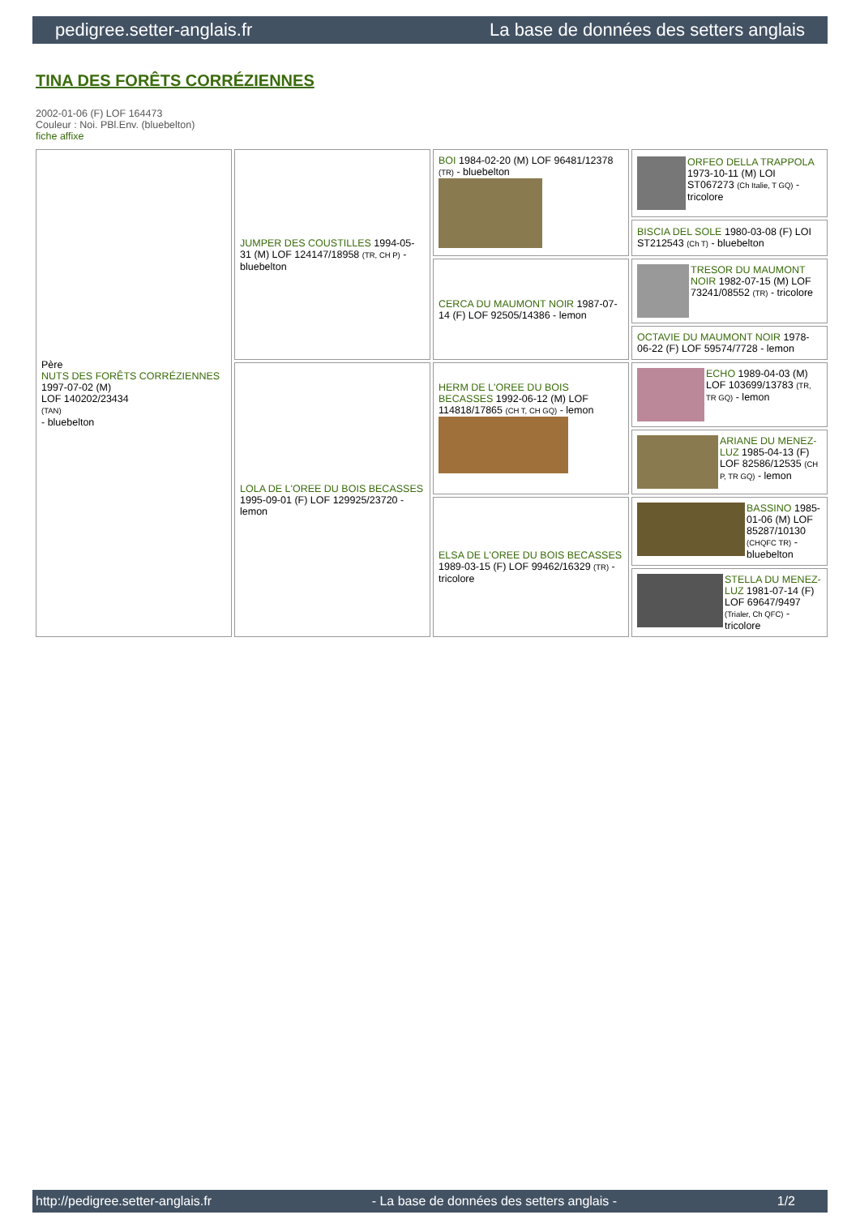pedigree.setter-anglais.fr La base de données des setters anglais
TINA DES FORÊTS CORRÉZIENNES
2002-01-06 (F) LOF 164473
Couleur : Noi. PBl.Env. (bluebelton)
fiche affixe
| Père NUTS DES FORÊTS CORRÉZIENNES 1997-07-02 (M) LOF 140202/23434 (TAN) - bluebelton | JUMPER DES COUSTILLES 1994-05-31 (M) LOF 124147/18958 (TR, CH P) - bluebelton | BOI 1984-02-20 (M) LOF 96481/12378 (TR) - bluebelton | ORFEO DELLA TRAPPOLA 1973-10-11 (M) LOI ST067273 (Ch Italie, T GQ) - tricolore |
| | | | BISCIA DEL SOLE 1980-03-08 (F) LOI ST212543 (Ch T) - bluebelton |
| | | CERCA DU MAUMONT NOIR 1987-07-14 (F) LOF 92505/14386 - lemon | TRESOR DU MAUMONT NOIR 1982-07-15 (M) LOF 73241/08552 (TR) - tricolore |
| | | | OCTAVIE DU MAUMONT NOIR 1978-06-22 (F) LOF 59574/7728 - lemon |
| | LOLA DE L'OREE DU BOIS BECASSES 1995-09-01 (F) LOF 129925/23720 - lemon | HERM DE L'OREE DU BOIS BECASSES 1992-06-12 (M) LOF 114818/17865 (CH T, CH GQ) - lemon | ECHO 1989-04-03 (M) LOF 103699/13783 (TR, TR GQ) - lemon |
| | | | ARIANE DU MENEZ-LUZ 1985-04-13 (F) LOF 82586/12535 (CH P, TR GQ) - lemon |
| | | ELSA DE L'OREE DU BOIS BECASSES 1989-03-15 (F) LOF 99462/16329 (TR) - tricolore | BASSINO 1985-01-06 (M) LOF 85287/10130 (CHQFC TR) - bluebelton |
| | | | STELLA DU MENEZ-LUZ 1981-07-14 (F) LOF 69647/9497 (Trialer, Ch QFC) - tricolore |
http://pedigree.setter-anglais.fr - La base de données des setters anglais - 1/2